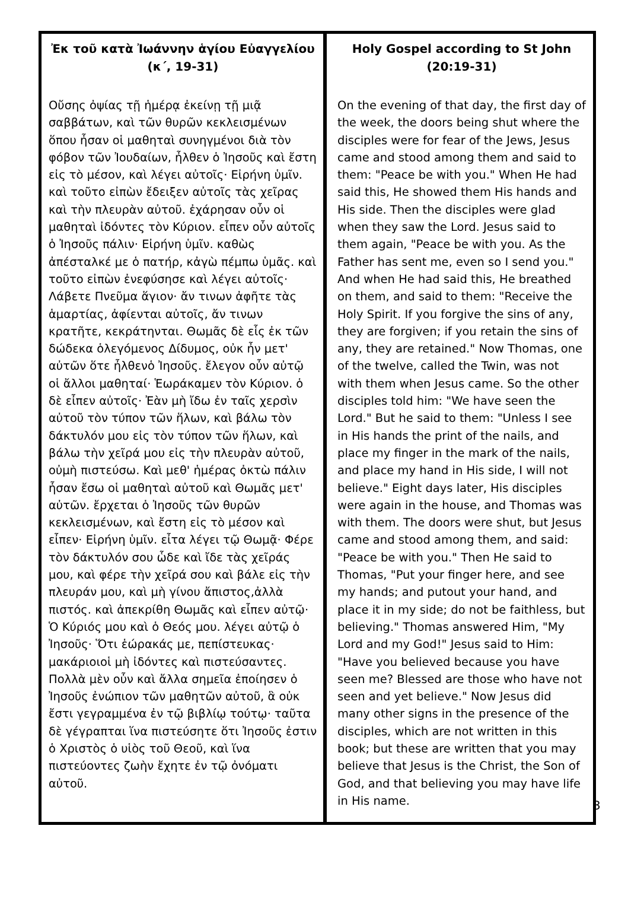Ἐκ τοῦ κατὰ Ἰωάννην ἁγίου Εὐαγγελίου
(κ΄, 19-31)
Οὔσης ὀψίας τῇ ἡμέρᾳ ἐκείνῃ τῇ μιᾷ σαββάτων, καὶ τῶν θυρῶν κεκλεισμένων ὅπου ἦσαν οἱ μαθηταὶ συνηγμένοι διὰ τὸν φόβον τῶν Ἰουδαίων, ἦλθεν ὁ Ἰησοῦς καὶ ἔστη εἰς τὸ μέσον, καὶ λέγει αὐτοῖς· Εἰρήνη ὑμῖν. καὶ τοῦτο εἰπὼν ἔδειξεν αὐτοῖς τὰς χεῖρας καὶ τὴν πλευρὰν αὐτοῦ. ἐχάρησαν οὖν οἱ μαθηταὶ ἰδόντες τὸν Κύριον. εἶπεν οὖν αὐτοῖς ὁ Ἰησοῦς πάλιν· Εἰρήνη ὑμῖν. καθὼς ἀπέσταλκέ με ὁ πατήρ, κἀγὼ πέμπω ὑμᾶς. καὶ τοῦτο εἰπὼν ἐνεφύσησε καὶ λέγει αὐτοῖς· Λάβετε Πνεῦμα ἅγιον· ἄν τινων ἀφῆτε τὰς ἁμαρτίας, ἀφίενται αὐτοῖς, ἄν τινων κρατῆτε, κεκράτηνται. Θωμᾶς δὲ εἷς ἐκ τῶν δώδεκα ὁλεγόμενος Δίδυμος, οὐκ ἦν μετ' αὐτῶν ὅτε ἦλθενὁ Ἰησοῦς. ἔλεγον οὖν αὐτῷ οἱ ἄλλοι μαθηταί· Ἑωράκαμεν τὸν Κύριον. ὁ δὲ εἶπεν αὐτοῖς· Ἐὰν μὴ ἴδω ἐν ταῖς χερσὶν αὐτοῦ τὸν τύπον τῶν ἥλων, καὶ βάλω τὸν δάκτυλόν μου εἰς τὸν τύπον τῶν ἥλων, καὶ βάλω τὴν χεῖρά μου εἰς τὴν πλευρὰν αὐτοῦ, οὐμὴ πιστεύσω. Καὶ μεθ' ἡμέρας ὀκτὼ πάλιν ἦσαν ἔσω οἱ μαθηταὶ αὐτοῦ καὶ Θωμᾶς μετ' αὐτῶν. ἔρχεται ὁ Ἰησοῦς τῶν θυρῶν κεκλεισμένων, καὶ ἔστη εἰς τὸ μέσον καὶ εἶπεν· Εἰρήνη ὑμῖν. εἶτα λέγει τῷ Θωμᾷ· Φέρε τὸν δάκτυλόν σου ὧδε καὶ ἴδε τὰς χεῖράς μου, καὶ φέρε τὴν χεῖρά σου καὶ βάλε εἰς τὴν πλευράν μου, καὶ μὴ γίνου ἄπιστος,ἀλλὰ πιστός. καὶ ἀπεκρίθη Θωμᾶς καὶ εἶπεν αὐτῷ· Ὁ Κύριός μου καὶ ὁ Θεός μου. λέγει αὐτῷ ὁ Ἰησοῦς· Ὅτι ἑώρακάς με, πεπίστευκας· μακάριοιοἱ μὴ ἰδόντες καὶ πιστεύσαντες. Πολλὰ μὲν οὖν καὶ ἄλλα σημεῖα ἐποίησεν ὁ Ἰησοῦς ἐνώπιον τῶν μαθητῶν αὐτοῦ, ἃ οὐκ ἔστι γεγραμμένα ἐν τῷ βιβλίῳ τούτῳ· ταῦτα δὲ γέγραπται ἵνα πιστεύσητε ὅτι Ἰησοῦς ἐστιν ὁ Χριστὸς ὁ υἱὸς τοῦ Θεοῦ, καὶ ἵνα πιστεύοντες ζωὴν ἔχητε ἐν τῷ ὀνόματι αὐτοῦ.
Holy Gospel according to St John
(20:19-31)
On the evening of that day, the first day of the week, the doors being shut where the disciples were for fear of the Jews, Jesus came and stood among them and said to them: "Peace be with you." When He had said this, He showed them His hands and His side. Then the disciples were glad when they saw the Lord. Jesus said to them again, "Peace be with you. As the Father has sent me, even so I send you." And when He had said this, He breathed on them, and said to them: "Receive the Holy Spirit. If you forgive the sins of any, they are forgiven; if you retain the sins of any, they are retained." Now Thomas, one of the twelve, called the Twin, was not with them when Jesus came. So the other disciples told him: "We have seen the Lord." But he said to them: "Unless I see in His hands the print of the nails, and place my finger in the mark of the nails, and place my hand in His side, I will not believe." Eight days later, His disciples were again in the house, and Thomas was with them. The doors were shut, but Jesus came and stood among them, and said: "Peace be with you." Then He said to Thomas, "Put your finger here, and see my hands; and putout your hand, and place it in my side; do not be faithless, but believing." Thomas answered Him, "My Lord and my God!" Jesus said to Him: "Have you believed because you have seen me? Blessed are those who have not seen and yet believe." Now Jesus did many other signs in the presence of the disciples, which are not written in this book; but these are written that you may believe that Jesus is the Christ, the Son of God, and that believing you may have life in His name.
3